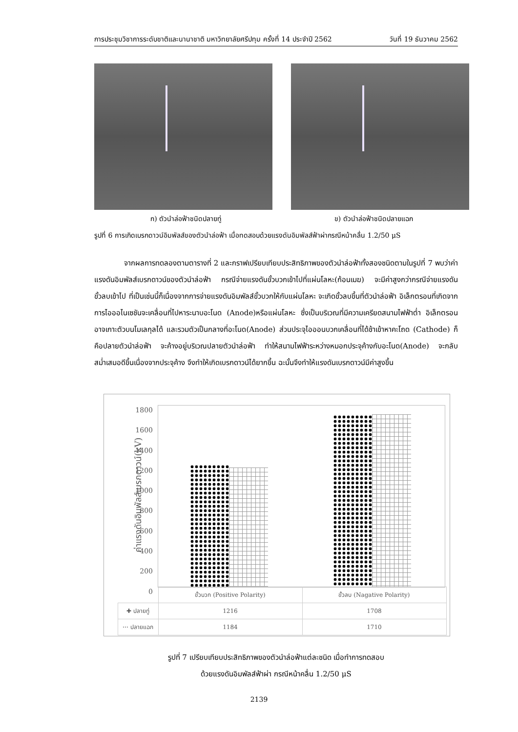การประชุมวิชาการระดับชาติและนานาชาติ มหาวิทยาลัยศรีปทุม ครั้งที่ 14 ประจำปี 2562 วันที่ 19 ธันวาคม 2562
ก) ตัวนำล่อฟ้าชนิดปลายทู่ ข) ตัวนำล่อฟ้าชนิดปลายแฉก
รูปที่ 6 การเกิดเบรกดาวน์อิมพัลส์ของตัวนำล่อฟ้า เมื่อทดสอบด้วยแรงดันอิมพัลส์ฟ้าผ่ากรณีหน้าคลื่น 1.2/50 μS
จากผลการทดลองตามตารางที่ 2 และกราฟเปรียบเทียบประสิทธิภาพของตัวนำล่อฟ้าทั้งสองชนิดตามในรูปที่ 7 พบว่าค่าแรงดันอิมพัลส์เบรกดาวน์ของตัวนำล่อฟ้า กรณีจ่ายแรงดันขั้วบวกเข้าไปที่แผ่นโลหะ(ก้อนเมฆ) จะมีค่าสูงกว่ากรณีจ่ายแรงดันขั้วลบเข้าไป ที่เป็นเช่นนี้ก็เนื่องจากการจ่ายแรงดันอิมพัลส์ขั้วบวกให้กับแผ่นโลหะ จะเกิดขั้วลบขึ้นที่ตัวนำล่อฟ้า อิเล็กตรอนที่เกิดจากการไอออไนเซชันจะเคลื่อนที่ไปหาระนาบอะโนด (Anode)หรือแผ่นโลหะ ซึ่งเป็นบริเวณที่มีความเครียดสนามไฟฟ้าต่ำ อิเล็กตรอนอาจเกาะตัวบนโมเลกุลได้ และรวมตัวเป็นกลางที่อะโนด(Anode) ส่วนประจุไอออนบวกเคลื่อนที่ได้ช้าเข้าหาคะโถด (Cathode) ก็คือปลายตัวนำล่อฟ้า จะค้างอยู่บริเวณปลายตัวนำล่อฟ้า ทำให้สนามไฟฟ้าระหว่างหมอกประจุค้างกับอะโนด(Anode) จะกลับสม่ำเสมอดีขึ้นเนื่องจากประจุค้าง จึงทำให้เกิดเบรกดาวน์ได้ยากขึ้น ฉะนั้นจึงทำให้แรงดันเบรกดาวน์มีค่าสูงขึ้น
ค่าแรงดันอิมพัลส์เบรกดาวน์(kV)
1800
1600
1400
1200
1000
800
600
400
200
0
| | ขั้วบวก (Positive Polarity) | ขั้วลบ (Nagative Polarity) |
| ✚ ปลายทู่ | 1216 | 1708 |
| ⋯ ปลายแฉก | 1184 | 1710 |
รูปที่ 7 เปรียบเทียบประสิทธิภาพของตัวนำล่อฟ้าแต่ละชนิด เมื่อทำการทดสอบ
ด้วยแรงดันอิมพัลส์ฟ้าผ่า กรณีหน้าคลื่น 1.2/50 μS
2139